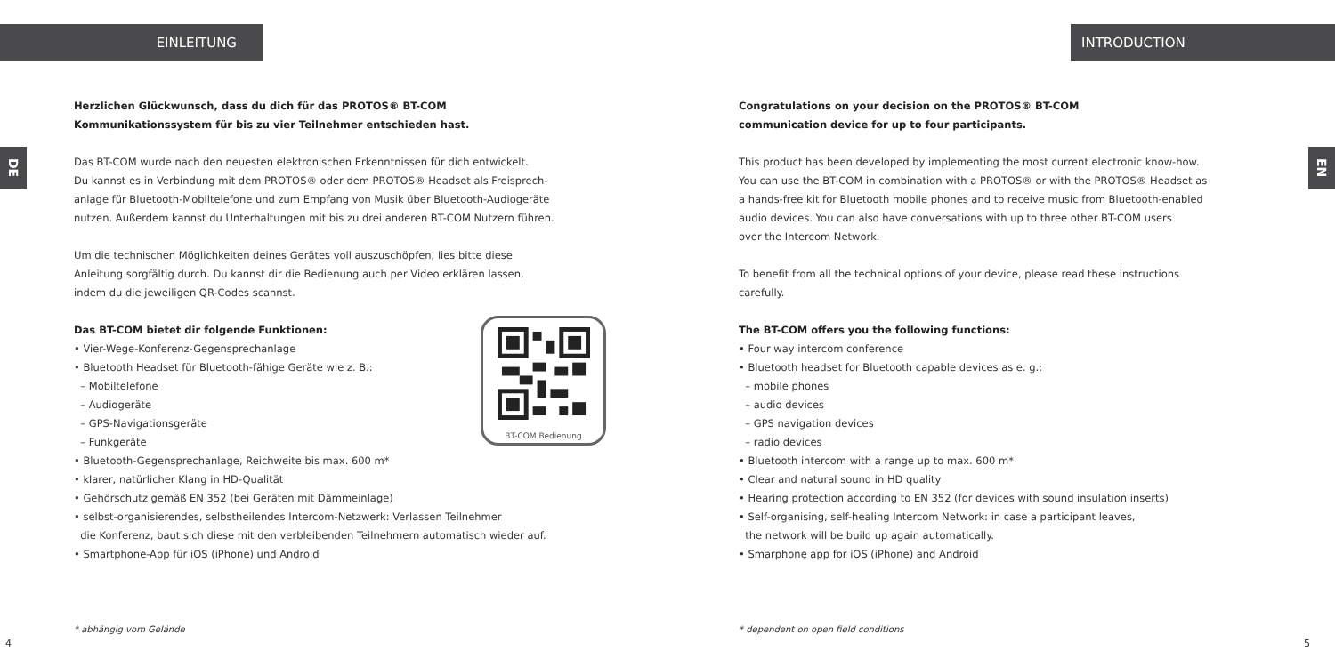EINLEITUNG
DE
Herzlichen Glückwunsch, dass du dich für das PROTOS® BT-COM
Kommunikationssystem für bis zu vier Teilnehmer entschieden hast.
Das BT-COM wurde nach den neuesten elektronischen Erkenntnissen für dich entwickelt.
Du kannst es in Verbindung mit dem PROTOS® oder dem PROTOS® Headset als Freisprech-
anlage für Bluetooth-Mobiltelefone und zum Empfang von Musik über Bluetooth-Audiogeräte
nutzen. Außerdem kannst du Unterhaltungen mit bis zu drei anderen BT-COM Nutzern führen.
Um die technischen Möglichkeiten deines Gerätes voll auszuschöpfen, lies bitte diese
Anleitung sorgfältig durch. Du kannst dir die Bedienung auch per Video erklären lassen,
indem du die jeweiligen QR-Codes scannst.
BT-COM Bedienung
Das BT-COM bietet dir folgende Funktionen:
• Vier-Wege-Konferenz-Gegensprechanlage
• Bluetooth Headset für Bluetooth-fähige Geräte wie z. B.:
– Mobiltelefone
– Audiogeräte
– GPS-Navigationsgeräte
– Funkgeräte
• Bluetooth-Gegensprechanlage, Reichweite bis max. 600 m*
• klarer, natürlicher Klang in HD-Qualität
• Gehörschutz gemäß EN 352 (bei Geräten mit Dämmeinlage)
• selbst-organisierendes, selbstheilendes Intercom-Netzwerk: Verlassen Teilnehmer
die Konferenz, baut sich diese mit den verbleibenden Teilnehmern automatisch wieder auf.
• Smartphone-App für iOS (iPhone) und Android
* abhängig vom Gelände
4
INTRODUCTION
Congratulations on your decision on the PROTOS® BT-COM
communication device for up to four participants.
This product has been developed by implementing the most current electronic know-how.
You can use the BT-COM in combination with a PROTOS® or with the PROTOS® Headset as
a hands-free kit for Bluetooth mobile phones and to receive music from Bluetooth-enabled
audio devices. You can also have conversations with up to three other BT-COM users
over the Intercom Network.
To benefit from all the technical options of your device, please read these instructions
carefully.
The BT-COM offers you the following functions:
• Four way intercom conference
• Bluetooth headset for Bluetooth capable devices as e. g.:
– mobile phones
– audio devices
– GPS navigation devices
– radio devices
• Bluetooth intercom with a range up to max. 600 m*
• Clear and natural sound in HD quality
• Hearing protection according to EN 352 (for devices with sound insulation inserts)
• Self-organising, self-healing Intercom Network: in case a participant leaves,
the network will be build up again automatically.
• Smarphone app for iOS (iPhone) and Android
EN
* dependent on open field conditions
5